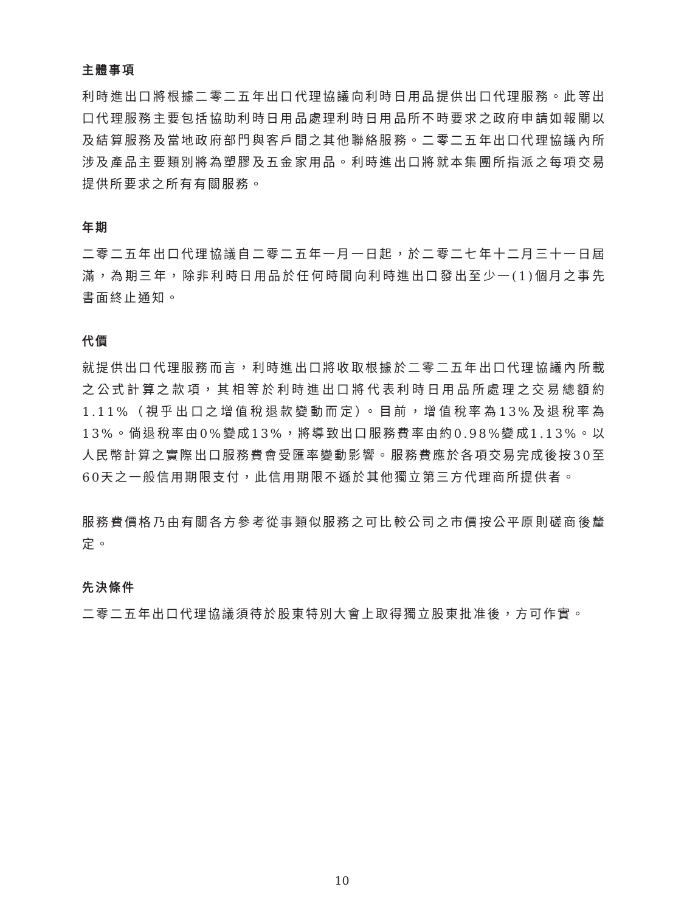主體事項
利時進出口將根據二零二五年出口代理協議向利時日用品提供出口代理服務。此等出口代理服務主要包括協助利時日用品處理利時日用品所不時要求之政府申請如報關以及結算服務及當地政府部門與客戶間之其他聯絡服務。二零二五年出口代理協議內所涉及產品主要類別將為塑膠及五金家用品。利時進出口將就本集團所指派之每項交易提供所要求之所有有關服務。
年期
二零二五年出口代理協議自二零二五年一月一日起，於二零二七年十二月三十一日屆滿，為期三年，除非利時日用品於任何時間向利時進出口發出至少一(1)個月之事先書面終止通知。
代價
就提供出口代理服務而言，利時進出口將收取根據於二零二五年出口代理協議內所載之公式計算之款項，其相等於利時進出口將代表利時日用品所處理之交易總額約1.11%（視乎出口之增值稅退款變動而定）。目前，增值稅率為13%及退稅率為13%。倘退稅率由0%變成13%，將導致出口服務費率由約0.98%變成1.13%。以人民幣計算之實際出口服務費會受匯率變動影響。服務費應於各項交易完成後按30至60天之一般信用期限支付，此信用期限不遜於其他獨立第三方代理商所提供者。
服務費價格乃由有關各方參考從事類似服務之可比較公司之市價按公平原則磋商後釐定。
先決條件
二零二五年出口代理協議須待於股東特別大會上取得獨立股東批准後，方可作實。
10